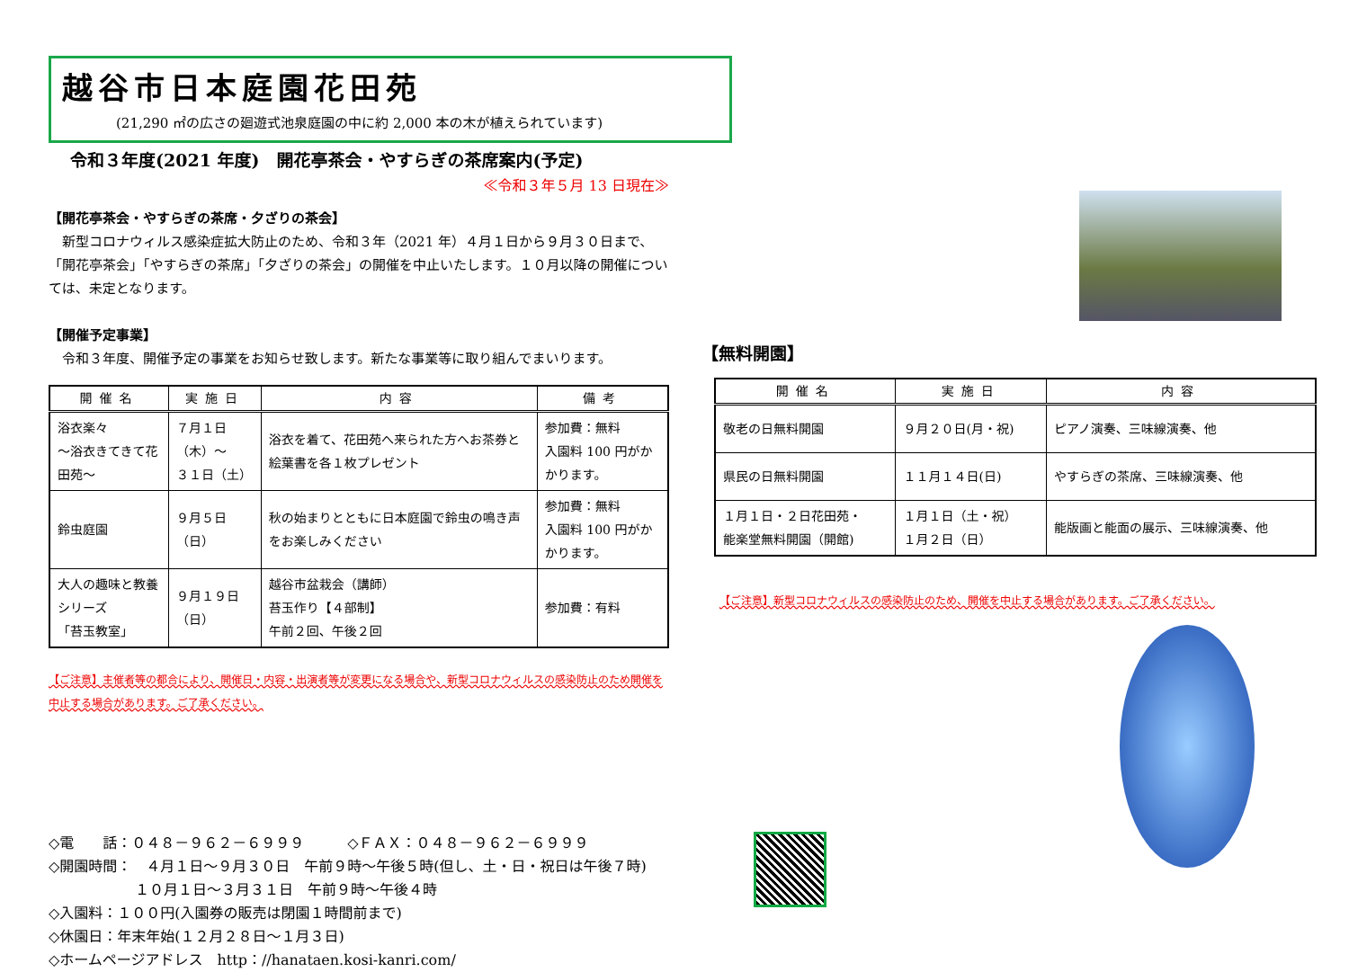越谷市日本庭園花田苑
(21,290 ㎡の広さの廻遊式池泉庭園の中に約 2,000 本の木が植えられています)
令和３年度(2021 年度)　開花亭茶会・やすらぎの茶席案内(予定)
≪令和３年５月 13 日現在≫
【開花亭茶会・やすらぎの茶席・夕ざりの茶会】
　新型コロナウィルス感染症拡大防止のため、令和３年（2021 年）４月１日から９月３０日まで、「開花亭茶会」「やすらぎの茶席」「夕ざりの茶会」の開催を中止いたします。１０月以降の開催については、未定となります。
【開催予定事業】
　令和３年度、開催予定の事業をお知らせ致します。新たな事業等に取り組んでまいります。
| 開催名 | 実施日 | 内容 | 備考 |
| --- | --- | --- | --- |
| 浴衣楽々 ～浴衣きてきて花田苑～ | ７月１日（木）～ ３１日（土） | 浴衣を着て、花田苑へ来られた方へお茶券と絵葉書を各１枚プレゼント | 参加費：無料 入園料 100 円がかかります。 |
| 鈴虫庭園 | ９月５日（日） | 秋の始まりとともに日本庭園で鈴虫の鳴き声をお楽しみください | 参加費：無料 入園料 100 円がかかります。 |
| 大人の趣味と教養シリーズ 「苔玉教室」 | ９月１９日（日） | 越谷市盆栽会（講師） 苔玉作り【４部制】 午前２回、午後２回 | 参加費：有料 |
【ご注意】主催者等の都合により、開催日・内容・出演者等が変更になる場合や、新型コロナウィルスの感染防止のため開催を中止する場合があります。ご了承ください。
◇電　　話：０４８－９６２－６９９９　　　◇ＦＡＸ：０４８－９６２－６９９９
◇開園時間：　４月１日～９月３０日　午前９時～午後５時(但し、土・日・祝日は午後７時)
　　　　　　１０月１日～３月３１日　午前９時～午後４時
◇入園料：１００円(入園券の販売は閉園１時間前まで)
◇休園日：年末年始(１２月２８日～１月３日)
◇ホームページアドレス　http：//hanataen.kosi-kanri.com/
【無料開園】
| 開催名 | 実施日 | 内容 |
| --- | --- | --- |
| 敬老の日無料開園 | ９月２０日(月・祝) | ピアノ演奏、三味線演奏、他 |
| 県民の日無料開園 | １１月１４日(日) | やすらぎの茶席、三味線演奏、他 |
| １月１日・２日花田苑・ 能楽堂無料開園（開館) | １月１日（土・祝） １月２日（日） | 能版画と能面の展示、三味線演奏、他 |
【ご注意】新型コロナウィルスの感染防止のため、開催を中止する場合があります。ご了承ください。